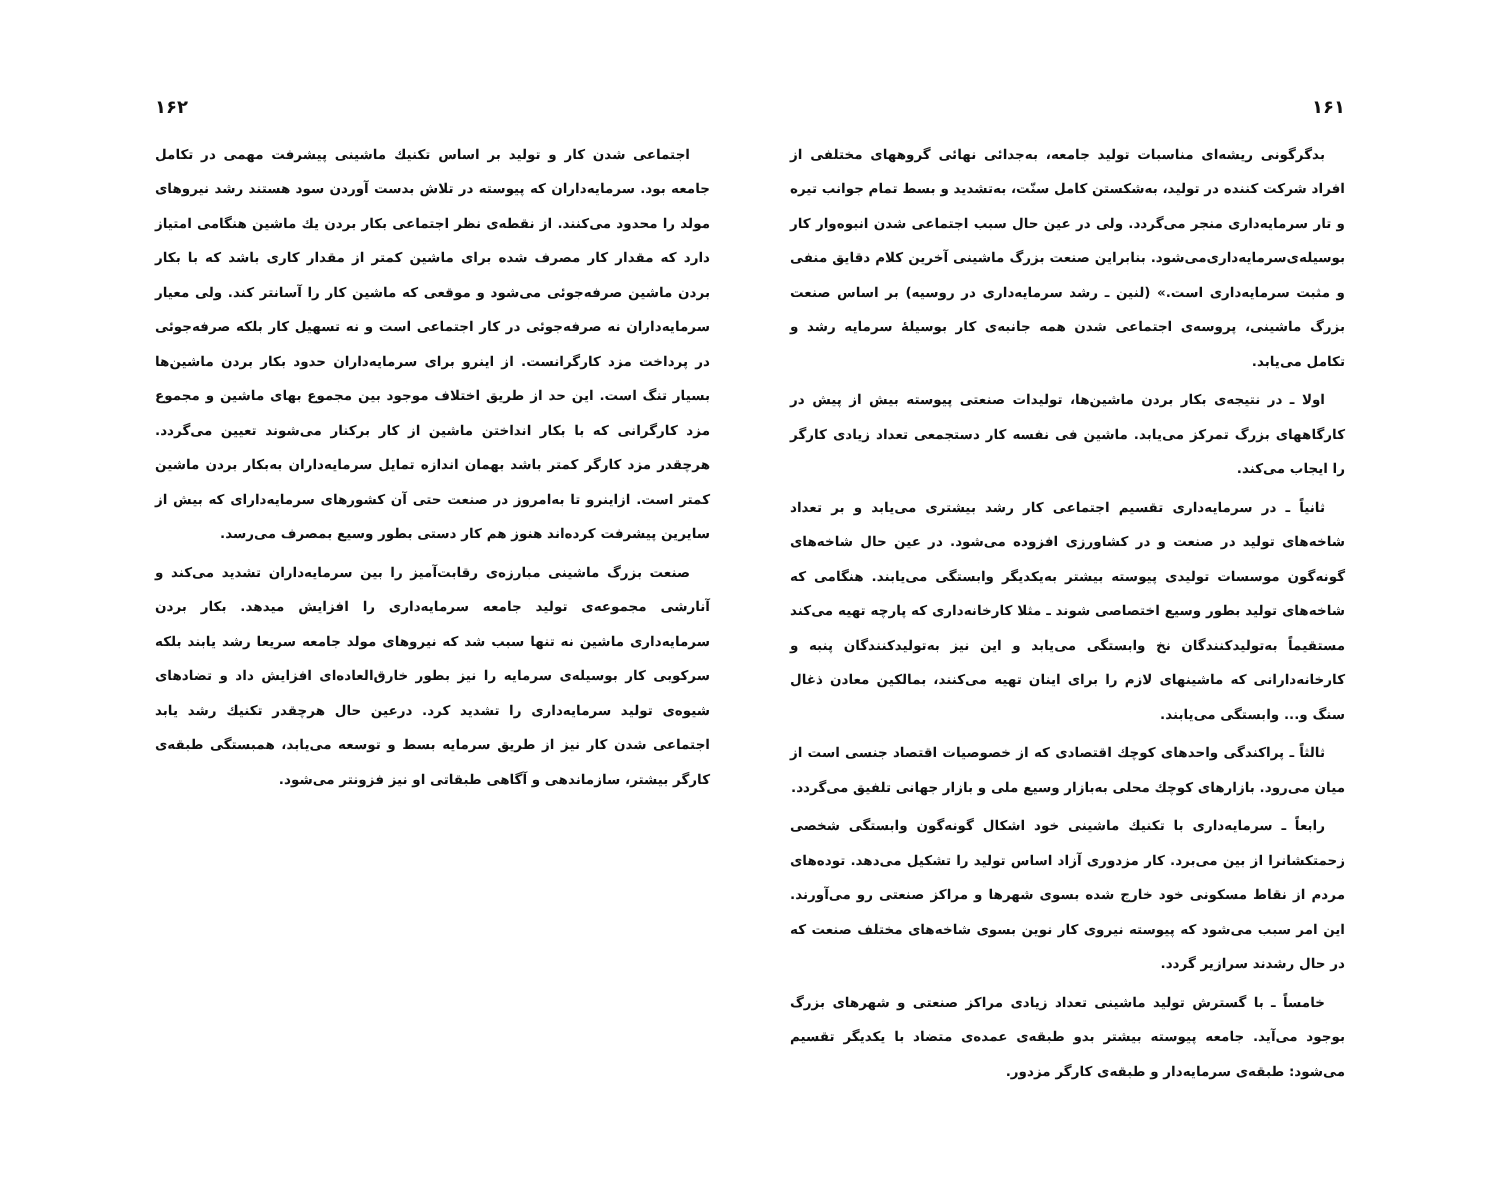۱۶۱
بدگرگونی ریشه‌ای مناسبات تولید جامعه، به‌جدائی نهائی گروههای مختلفی از افراد شرکت کننده در تولید، به‌شکستن کامل سنّت، به‌تشدید و بسط تمام جوانب تیره و تار سرمایه‌داری منجر می‌گردد. ولی در عین حال سبب اجتماعی شدن انبوه‌وار کار بوسیله‌ی‌سرمایه‌داری‌می‌شود. بنابراین صنعت بزرگ ماشینی آخرین کلام دقایق منفی و مثبت سرمایه‌داری است.» (لنین ـ رشد سرمایه‌داری در روسیه) بر اساس صنعت بزرگ ماشینی، پروسه‌ی اجتماعی شدن همه جانبه‌ی کار بوسیلهٔ سرمایه رشد و تکامل می‌یابد.
اولا ـ در نتیجه‌ی بکار بردن ماشین‌ها، تولیدات صنعتی پیوسته بیش از پیش در کارگاههای بزرگ تمرکز می‌یابد. ماشین فی نفسه کار دستجمعی تعداد زیادی کارگر را ایجاب می‌کند.
ثانیاً ـ در سرمایه‌داری تقسیم اجتماعی کار رشد بیشتری می‌یابد و بر تعداد شاخه‌های تولید در صنعت و در کشاورزی افزوده می‌شود. در عین حال شاخه‌های گونه‌گون موسسات تولیدی پیوسته بیشتر به‌یکدیگر وابستگی می‌یابند. هنگامی که شاخه‌های تولید بطور وسیع اختصاصی شوند ـ مثلا کارخانه‌داری که پارچه تهیه می‌کند مستقیماً به‌تولیدکنندگان نخ وابستگی می‌یابد و این نیز به‌تولیدکنندگان پنبه و کارخانه‌دارانی که ماشینهای لازم را برای اینان تهیه می‌کنند، بمالکین معادن ذغال سنگ و... وابستگی می‌یابند.
ثالثاً ـ پراکندگی واحدهای کوچك اقتصادی که از خصوصیات اقتصاد جنسی است از میان می‌رود. بازارهای کوچك محلی به‌بازار وسیع ملی و بازار جهانی تلفیق می‌گردد.
رابعاً ـ سرمایه‌داری با تکنیك ماشینی خود اشکال گونه‌گون وابستگی شخصی زحمتکشانرا از بین می‌برد. کار مزدوری آزاد اساس تولید را تشکیل می‌دهد. توده‌های مردم از نقاط مسکونی خود خارج شده بسوی شهرها و مراکز صنعتی رو می‌آورند. این امر سبب می‌شود که پیوسته نیروی کار نوین بسوی شاخه‌های مختلف صنعت که در حال رشدند سرازیر گردد.
خامساً ـ با گسترش تولید ماشینی تعداد زیادی مراکز صنعتی و شهرهای بزرگ بوجود می‌آید. جامعه پیوسته بیشتر بدو طبقه‌ی عمده‌ی متضاد با یکدیگر تقسیم می‌شود: طبقه‌ی سرمایه‌دار و طبقه‌ی کارگر مزدور.
۱۶۲
اجتماعی شدن کار و تولید بر اساس تکنیك ماشینی پیشرفت مهمی در تکامل جامعه بود. سرمایه‌داران که پیوسته در تلاش بدست آوردن سود هستند رشد نیروهای مولد را محدود می‌کنند. از نقطه‌ی نظر اجتماعی بکار بردن یك ماشین هنگامی امتیاز دارد که مقدار کار مصرف شده برای ماشین کمتر از مقدار کاری باشد که با بکار بردن ماشین صرفه‌جوئی می‌شود و موقعی که ماشین کار را آسانتر کند. ولی معیار سرمایه‌داران نه صرفه‌جوئی در کار اجتماعی است و نه تسهیل کار بلکه صرفه‌جوئی در پرداخت مزد کارگرانست. از اینرو برای سرمایه‌داران حدود بکار بردن ماشین‌ها بسیار تنگ است. این حد از طریق اختلاف موجود بین مجموع بهای ماشین و مجموع مزد کارگرانی که با بکار انداختن ماشین از کار برکنار می‌شوند تعیین می‌گردد. هرچقدر مزد کارگر کمتر باشد بهمان اندازه تمایل سرمایه‌داران به‌بکار بردن ماشین کمتر است. ازاینرو تا به‌امروز در صنعت حتی آن کشورهای سرمایه‌دارای که بیش از سایرین پیشرفت کرده‌اند هنوز هم کار دستی بطور وسیع بمصرف می‌رسد.
صنعت بزرگ ماشینی مبارزه‌ی رقابت‌آمیز را بین سرمایه‌داران تشدید می‌کند و آنارشی مجموعه‌ی تولید جامعه سرمایه‌داری را افزایش میدهد. بکار بردن سرمایه‌داری ماشین نه تنها سبب شد که نیروهای مولد جامعه سریعا رشد یابند بلکه سرکوبی کار بوسیله‌ی سرمایه را نیز بطور خارق‌العاده‌ای افزایش داد و تضادهای شیوه‌ی تولید سرمایه‌داری را تشدید کرد. درعین حال هرچقدر تکنیك رشد یابد اجتماعی شدن کار نیز از طریق سرمایه بسط و توسعه می‌یابد، همبستگی طبقه‌ی کارگر بیشتر، سازماندهی و آگاهی طبقاتی او نیز فزونتر می‌شود.